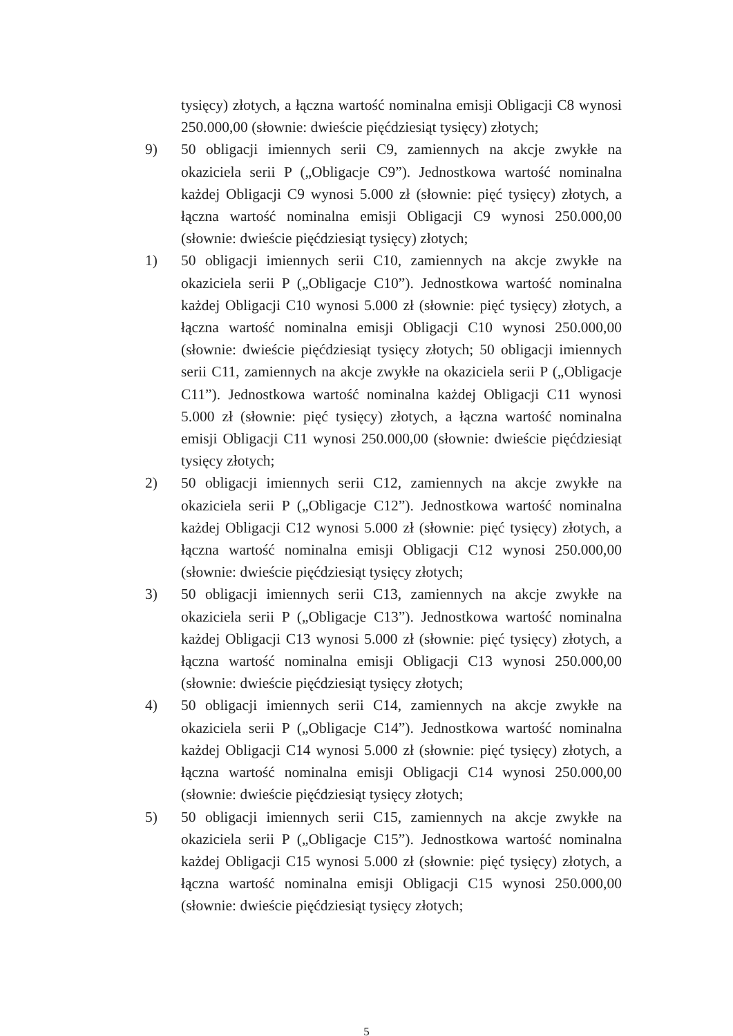tysięcy) złotych, a łączna wartość nominalna emisji Obligacji C8 wynosi 250.000,00 (słownie: dwieście pięćdziesiąt tysięcy) złotych;
9) 50 obligacji imiennych serii C9, zamiennych na akcje zwykłe na okaziciela serii P („Obligacje C9”). Jednostkowa wartość nominalna każdej Obligacji C9 wynosi 5.000 zł (słownie: pięć tysięcy) złotych, a łączna wartość nominalna emisji Obligacji C9 wynosi 250.000,00 (słownie: dwieście pięćdziesiąt tysięcy) złotych;
1) 50 obligacji imiennych serii C10, zamiennych na akcje zwykłe na okaziciela serii P („Obligacje C10”). Jednostkowa wartość nominalna każdej Obligacji C10 wynosi 5.000 zł (słownie: pięć tysięcy) złotych, a łączna wartość nominalna emisji Obligacji C10 wynosi 250.000,00 (słownie: dwieście pięćdziesiąt tysięcy złotych; 50 obligacji imiennych serii C11, zamiennych na akcje zwykłe na okaziciela serii P („Obligacje C11”). Jednostkowa wartość nominalna każdej Obligacji C11 wynosi 5.000 zł (słownie: pięć tysięcy) złotych, a łączna wartość nominalna emisji Obligacji C11 wynosi 250.000,00 (słownie: dwieście pięćdziesiąt tysięcy złotych;
2) 50 obligacji imiennych serii C12, zamiennych na akcje zwykłe na okaziciela serii P („Obligacje C12”). Jednostkowa wartość nominalna każdej Obligacji C12 wynosi 5.000 zł (słownie: pięć tysięcy) złotych, a łączna wartość nominalna emisji Obligacji C12 wynosi 250.000,00 (słownie: dwieście pięćdziesiąt tysięcy złotych;
3) 50 obligacji imiennych serii C13, zamiennych na akcje zwykłe na okaziciela serii P („Obligacje C13”). Jednostkowa wartość nominalna każdej Obligacji C13 wynosi 5.000 zł (słownie: pięć tysięcy) złotych, a łączna wartość nominalna emisji Obligacji C13 wynosi 250.000,00 (słownie: dwieście pięćdziesiąt tysięcy złotych;
4) 50 obligacji imiennych serii C14, zamiennych na akcje zwykłe na okaziciela serii P („Obligacje C14”). Jednostkowa wartość nominalna każdej Obligacji C14 wynosi 5.000 zł (słownie: pięć tysięcy) złotych, a łączna wartość nominalna emisji Obligacji C14 wynosi 250.000,00 (słownie: dwieście pięćdziesiąt tysięcy złotych;
5) 50 obligacji imiennych serii C15, zamiennych na akcje zwykłe na okaziciela serii P („Obligacje C15”). Jednostkowa wartość nominalna każdej Obligacji C15 wynosi 5.000 zł (słownie: pięć tysięcy) złotych, a łączna wartość nominalna emisji Obligacji C15 wynosi 250.000,00 (słownie: dwieście pięćdziesiąt tysięcy złotych;
5